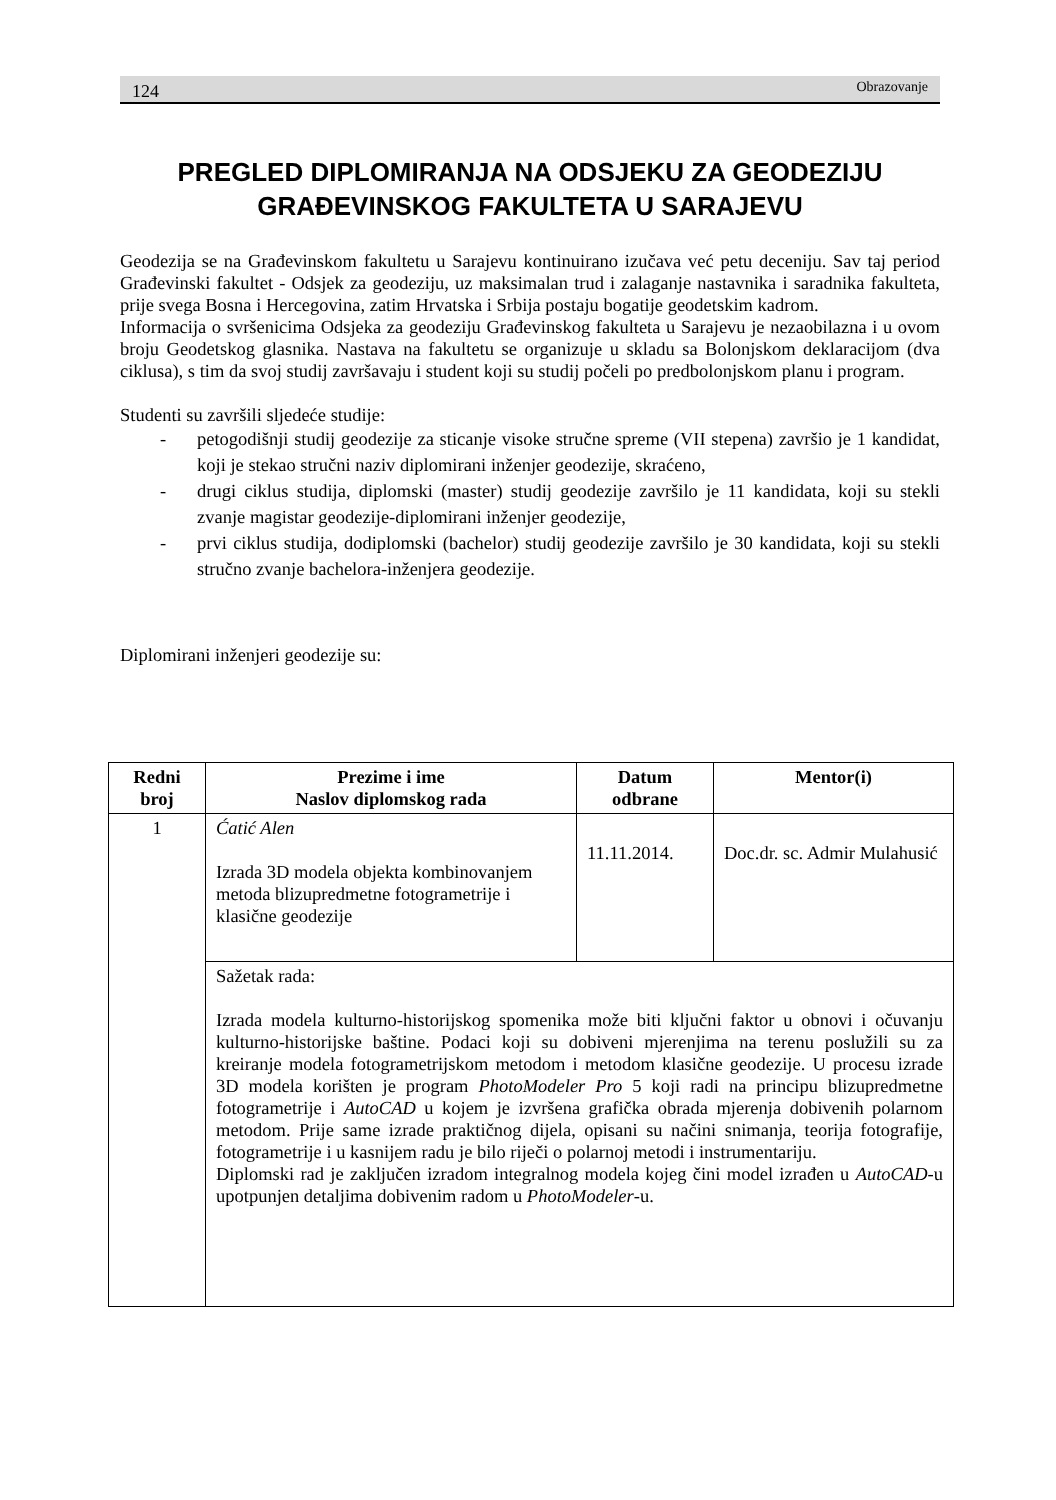124 Obrazovanje
PREGLED DIPLOMIRANJA NA ODSJEKU ZA GEODEZIJU GRAĐEVINSKOG FAKULTETA U SARAJEVU
Geodezija se na Građevinskom fakultetu u Sarajevu kontinuirano izučava već petu deceniju. Sav taj period Građevinski fakultet - Odsjek za geodeziju, uz maksimalan trud i zalaganje nastavnika i saradnika fakulteta, prije svega Bosna i Hercegovina, zatim Hrvatska i Srbija postaju bogatije geodetskim kadrom.
Informacija o svršenicima Odsjeka za geodeziju Građevinskog fakulteta u Sarajevu je nezaobilazna i u ovom broju Geodetskog glasnika. Nastava na fakultetu se organizuje u skladu sa Bolonjskom deklaracijom (dva ciklusa), s tim da svoj studij završavaju i student koji su studij počeli po predbolonjskom planu i program.
Studenti su završili sljedeće studije:
- petogodišnji studij geodezije za sticanje visoke stručne spreme (VII stepena) završio je 1 kandidat, koji je stekao stručni naziv diplomirani inženjer geodezije, skraćeno,
- drugi ciklus studija, diplomski (master) studij geodezije završilo je 11 kandidata, koji su stekli zvanje magistar geodezije-diplomirani inženjer geodezije,
- prvi ciklus studija, dodiplomski (bachelor) studij geodezije završilo je 30 kandidata, koji su stekli stručno zvanje bachelora-inženjera geodezije.
Diplomirani inženjeri geodezije su:
| Redni broj | Prezime i ime Naslov diplomskog rada | Datum odbrane | Mentor(i) |
| --- | --- | --- | --- |
| 1 | Ćatić Alen Izrada 3D modela objekta kombinovanjem metoda blizupredmetne fotogrametrije i klasične geodezije | 11.11.2014. | Doc.dr. sc. Admir Mulahusić |
| | Sažetak rada: Izrada modela kulturno-historijskog spomenika može biti ključni faktor u obnovi i očuvanju kulturno-historijske baštine. Podaci koji su dobiveni mjerenjima na terenu poslužili su za kreiranje modela fotogrametrijskom metodom i metodom klasične geodezije. U procesu izrade 3D modela korišten je program PhotoModeler Pro 5 koji radi na principu blizupredmetne fotogrametrije i AutoCAD u kojem je izvršena grafička obrada mjerenja dobivenih polarnom metodom. Prije same izrade praktičnog dijela, opisani su načini snimanja, teorija fotografije, fotogrametrije i u kasnijem radu je bilo riječi o polarnoj metodi i instrumentariju. Diplomski rad je zaključen izradom integralnog modela kojeg čini model izrađen u AutoCAD -u upotpunjen detaljima dobivenim radom u PhotoModeler -u. | | |